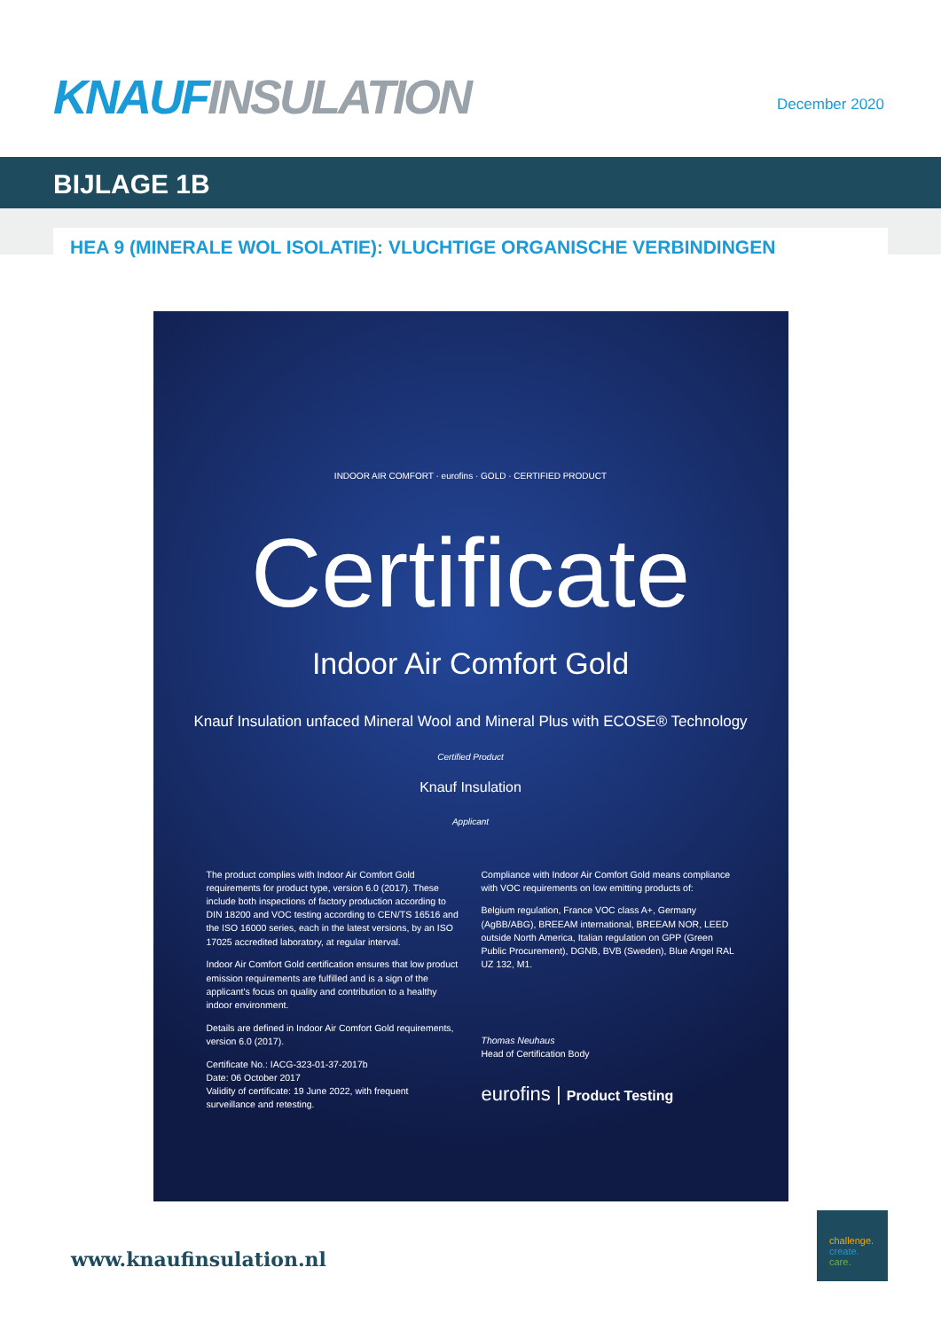KNAUF INSULATION
December 2020
BIJLAGE 1B
HEA 9 (MINERALE WOL ISOLATIE): VLUCHTIGE ORGANISCHE VERBINDINGEN
INDOOR AIR COMFORT · eurofins · GOLD · CERTIFIED PRODUCT
Certificate
Indoor Air Comfort Gold
Knauf Insulation unfaced Mineral Wool and Mineral Plus with ECOSE® Technology
Certified Product
Knauf Insulation
Applicant
The product complies with Indoor Air Comfort Gold requirements for product type, version 6.0 (2017). These include both inspections of factory production according to DIN 18200 and VOC testing according to CEN/TS 16516 and the ISO 16000 series, each in the latest versions, by an ISO 17025 accredited laboratory, at regular interval.
Indoor Air Comfort Gold certification ensures that low product emission requirements are fulfilled and is a sign of the applicant's focus on quality and contribution to a healthy indoor environment.
Details are defined in Indoor Air Comfort Gold requirements, version 6.0 (2017).
Certificate No.: IACG-323-01-37-2017b
Date: 06 October 2017
Validity of certificate: 19 June 2022, with frequent surveillance and retesting.
Compliance with Indoor Air Comfort Gold means compliance with VOC requirements on low emitting products of:
Belgium regulation, France VOC class A+, Germany (AgBB/ABG), BREEAM international, BREEAM NOR, LEED outside North America, Italian regulation on GPP (Green Public Procurement), DGNB, BVB (Sweden), Blue Angel RAL UZ 132, M1.
Thomas Neuhaus
Head of Certification Body
eurofins | Product Testing
www.knaufinsulation.nl
challenge.
create.
care.